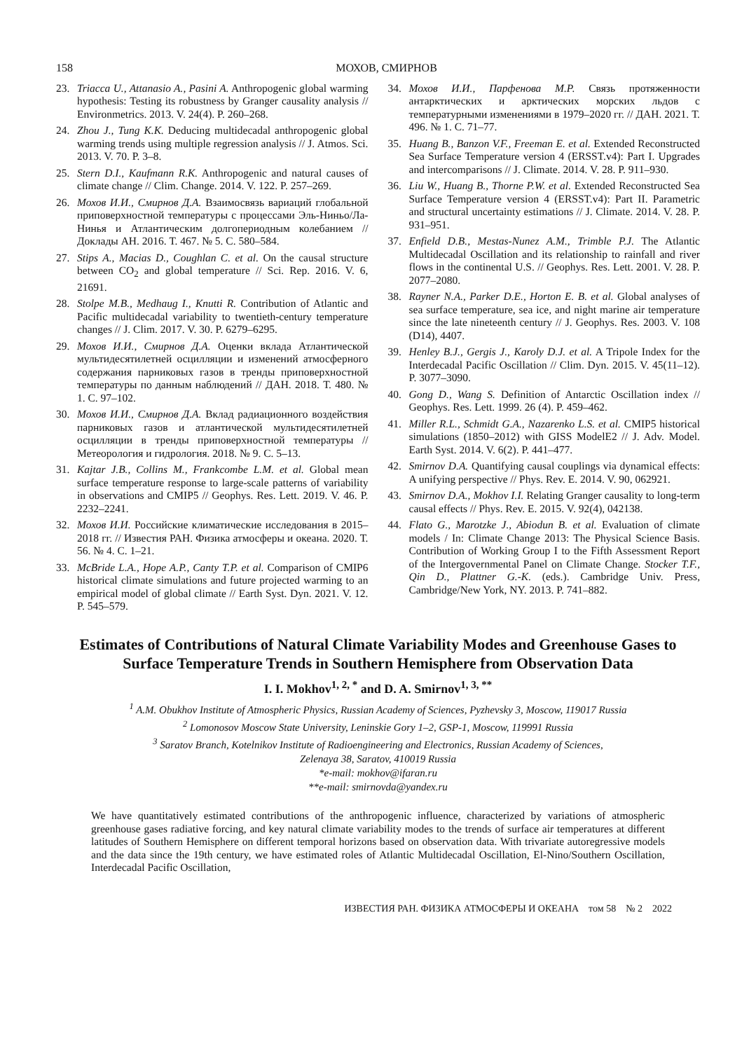158 МОХОВ, СМИРНОВ
23. Triacca U., Attanasio A., Pasini A. Anthropogenic global warming hypothesis: Testing its robustness by Granger causality analysis // Environmetrics. 2013. V. 24(4). P. 260–268.
24. Zhou J., Tung K.K. Deducing multidecadal anthropogenic global warming trends using multiple regression analysis // J. Atmos. Sci. 2013. V. 70. P. 3–8.
25. Stern D.I., Kaufmann R.K. Anthropogenic and natural causes of climate change // Clim. Change. 2014. V. 122. P. 257–269.
26. Мохов И.И., Смирнов Д.А. Взаимосвязь вариаций глобальной приповерхностной температуры с процессами Эль-Ниньо/Ла-Нинья и Атлантическим долгопериодным колебанием // Доклады АН. 2016. Т. 467. № 5. С. 580–584.
27. Stips A., Macias D., Coughlan C. et al. On the causal structure between CO<sub>2</sub> and global temperature // Sci. Rep. 2016. V. 6, 21691.
28. Stolpe M.B., Medhaug I., Knutti R. Contribution of Atlantic and Pacific multidecadal variability to twentieth-century temperature changes // J. Clim. 2017. V. 30. P. 6279–6295.
29. Мохов И.И., Смирнов Д.А. Оценки вклада Атлантической мультидесятилетней осцилляции и изменений атмосферного содержания парниковых газов в тренды приповерхностной температуры по данным наблюдений // ДАН. 2018. Т. 480. № 1. С. 97–102.
30. Мохов И.И., Смирнов Д.А. Вклад радиационного воздействия парниковых газов и атлантической мультидесятилетней осцилляции в тренды приповерхностной температуры // Метеорология и гидрология. 2018. № 9. С. 5–13.
31. Kajtar J.B., Collins M., Frankcombe L.M. et al. Global mean surface temperature response to large-scale patterns of variability in observations and CMIP5 // Geophys. Res. Lett. 2019. V. 46. P. 2232–2241.
32. Мохов И.И. Российские климатические исследования в 2015–2018 гг. // Известия РАН. Физика атмосферы и океана. 2020. Т. 56. № 4. С. 1–21.
33. McBride L.A., Hope A.P., Canty T.P. et al. Comparison of CMIP6 historical climate simulations and future projected warming to an empirical model of global climate // Earth Syst. Dyn. 2021. V. 12. P. 545–579.
34. Мохов И.И., Парфенова М.Р. Связь протяженности антарктических и арктических морских льдов с температурными изменениями в 1979–2020 гг. // ДАН. 2021. Т. 496. № 1. С. 71–77.
35. Huang B., Banzon V.F., Freeman E. et al. Extended Reconstructed Sea Surface Temperature version 4 (ERSST.v4): Part I. Upgrades and intercomparisons // J. Climate. 2014. V. 28. P. 911–930.
36. Liu W., Huang B., Thorne P.W. et al. Extended Reconstructed Sea Surface Temperature version 4 (ERSST.v4): Part II. Parametric and structural uncertainty estimations // J. Climate. 2014. V. 28. P. 931–951.
37. Enfield D.B., Mestas-Nunez A.M., Trimble P.J. The Atlantic Multidecadal Oscillation and its relationship to rainfall and river flows in the continental U.S. // Geophys. Res. Lett. 2001. V. 28. P. 2077–2080.
38. Rayner N.A., Parker D.E., Horton E. B. et al. Global analyses of sea surface temperature, sea ice, and night marine air temperature since the late nineteenth century // J. Geophys. Res. 2003. V. 108 (D14), 4407.
39. Henley B.J., Gergis J., Karoly D.J. et al. A Tripole Index for the Interdecadal Pacific Oscillation // Clim. Dyn. 2015. V. 45(11–12). P. 3077–3090.
40. Gong D., Wang S. Definition of Antarctic Oscillation index // Geophys. Res. Lett. 1999. 26 (4). P. 459–462.
41. Miller R.L., Schmidt G.A., Nazarenko L.S. et al. CMIP5 historical simulations (1850–2012) with GISS ModelE2 // J. Adv. Model. Earth Syst. 2014. V. 6(2). P. 441–477.
42. Smirnov D.A. Quantifying causal couplings via dynamical effects: A unifying perspective // Phys. Rev. E. 2014. V. 90, 062921.
43. Smirnov D.A., Mokhov I.I. Relating Granger causality to long-term causal effects // Phys. Rev. E. 2015. V. 92(4), 042138.
44. Flato G., Marotzke J., Abiodun B. et al. Evaluation of climate models / In: Climate Change 2013: The Physical Science Basis. Contribution of Working Group I to the Fifth Assessment Report of the Intergovernmental Panel on Climate Change. Stocker T.F., Qin D., Plattner G.-K. (eds.). Cambridge Univ. Press, Cambridge/New York, NY. 2013. P. 741–882.
Estimates of Contributions of Natural Climate Variability Modes and Greenhouse Gases to Surface Temperature Trends in Southern Hemisphere from Observation Data
I. I. Mokhov<sup>1, 2, *</sup> and D. A. Smirnov<sup>1, 3, **</sup>
<sup>1</sup> A.M. Obukhov Institute of Atmospheric Physics, Russian Academy of Sciences, Pyzhevsky 3, Moscow, 119017 Russia
<sup>2</sup> Lomonosov Moscow State University, Leninskie Gory 1–2, GSP-1, Moscow, 119991 Russia
<sup>3</sup> Saratov Branch, Kotelnikov Institute of Radioengineering and Electronics, Russian Academy of Sciences,
Zelenaya 38, Saratov, 410019 Russia
*e-mail: mokhov@ifaran.ru
**e-mail: smirnovda@yandex.ru
We have quantitatively estimated contributions of the anthropogenic influence, characterized by variations of atmospheric greenhouse gases radiative forcing, and key natural climate variability modes to the trends of surface air temperatures at different latitudes of Southern Hemisphere on different temporal horizons based on observation data. With trivariate autoregressive models and the data since the 19th century, we have estimated roles of Atlantic Multidecadal Oscillation, El-Nino/Southern Oscillation, Interdecadal Pacific Oscillation,
ИЗВЕСТИЯ РАН. ФИЗИКА АТМОСФЕРЫ И ОКЕАНА том 58 № 2 2022